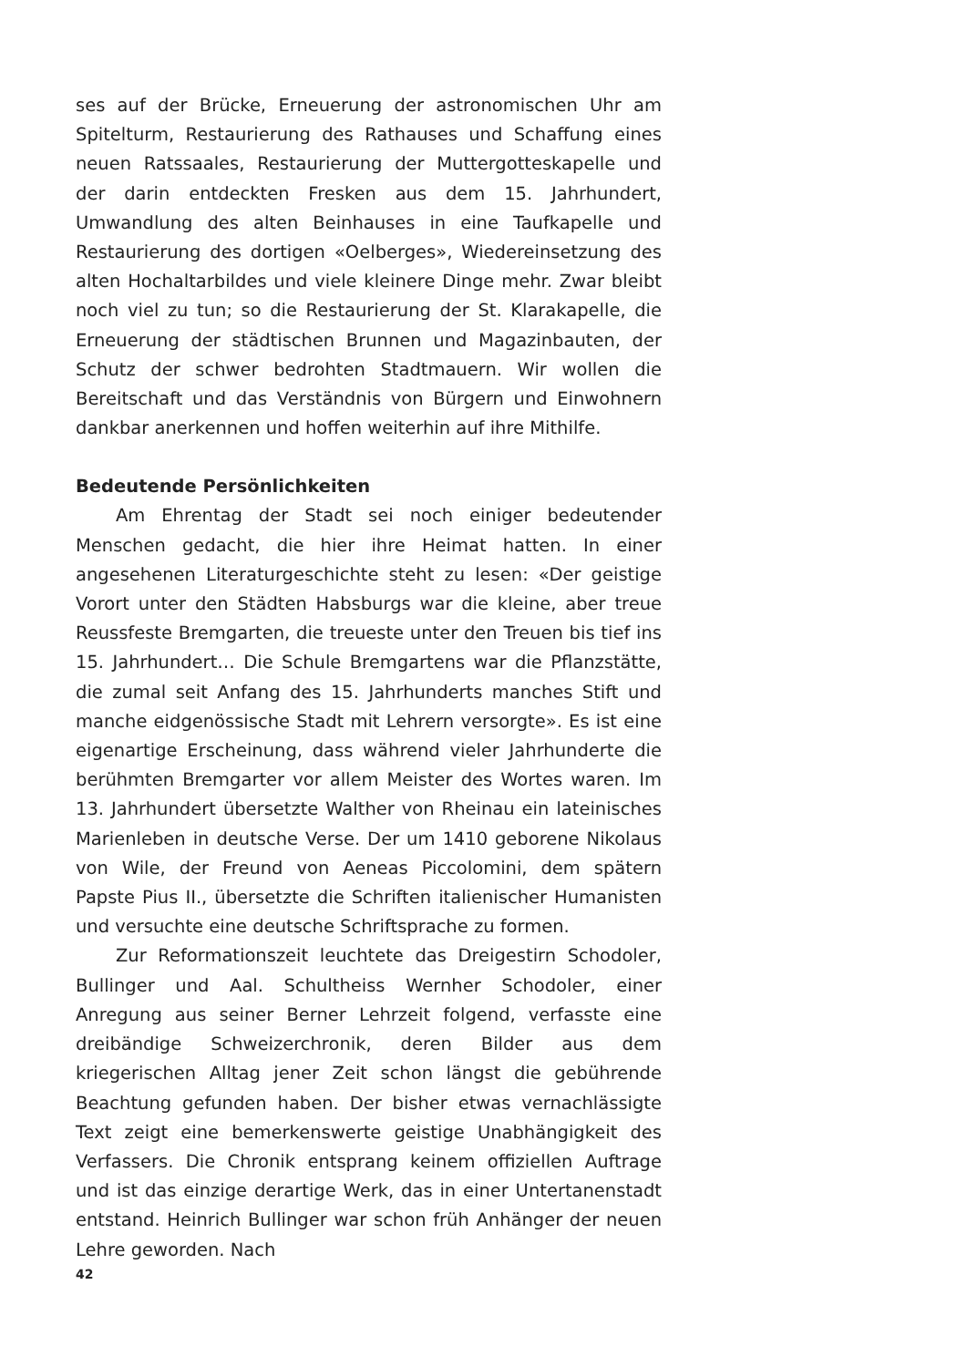ses auf der Brücke, Erneuerung der astronomischen Uhr am Spitelturm, Restaurierung des Rathauses und Schaffung eines neuen Ratssaales, Restaurierung der Muttergotteskapelle und der darin entdeckten Fresken aus dem 15. Jahrhundert, Umwandlung des alten Beinhauses in eine Taufkapelle und Restaurierung des dortigen «Oelberges», Wiedereinsetzung des alten Hochaltarbildes und viele kleinere Dinge mehr. Zwar bleibt noch viel zu tun; so die Restaurierung der St. Klarakapelle, die Erneuerung der städtischen Brunnen und Magazinbauten, der Schutz der schwer bedrohten Stadtmauern. Wir wollen die Bereitschaft und das Verständnis von Bürgern und Einwohnern dankbar anerkennen und hoffen weiterhin auf ihre Mithilfe.
Bedeutende Persönlichkeiten
Am Ehrentag der Stadt sei noch einiger bedeutender Menschen gedacht, die hier ihre Heimat hatten. In einer angesehenen Literaturgeschichte steht zu lesen: «Der geistige Vorort unter den Städten Habsburgs war die kleine, aber treue Reussfeste Bremgarten, die treueste unter den Treuen bis tief ins 15. Jahrhundert… Die Schule Bremgartens war die Pflanzstätte, die zumal seit Anfang des 15. Jahrhunderts manches Stift und manche eidgenössische Stadt mit Lehrern versorgte». Es ist eine eigenartige Erscheinung, dass während vieler Jahrhunderte die berühmten Bremgarter vor allem Meister des Wortes waren. Im 13. Jahrhundert übersetzte Walther von Rheinau ein lateinisches Marienleben in deutsche Verse. Der um 1410 geborene Nikolaus von Wile, der Freund von Aeneas Piccolomini, dem spätern Papste Pius II., übersetzte die Schriften italienischer Humanisten und versuchte eine deutsche Schriftsprache zu formen.
Zur Reformationszeit leuchtete das Dreigestirn Schodoler, Bullinger und Aal. Schultheiss Wernher Schodoler, einer Anregung aus seiner Berner Lehrzeit folgend, verfasste eine dreibändige Schweizerchronik, deren Bilder aus dem kriegerischen Alltag jener Zeit schon längst die gebührende Beachtung gefunden haben. Der bisher etwas vernachlässigte Text zeigt eine bemerkenswerte geistige Unabhängigkeit des Verfassers. Die Chronik entsprang keinem offiziellen Auftrage und ist das einzige derartige Werk, das in einer Untertanenstadt entstand. Heinrich Bullinger war schon früh Anhänger der neuen Lehre geworden. Nach
42